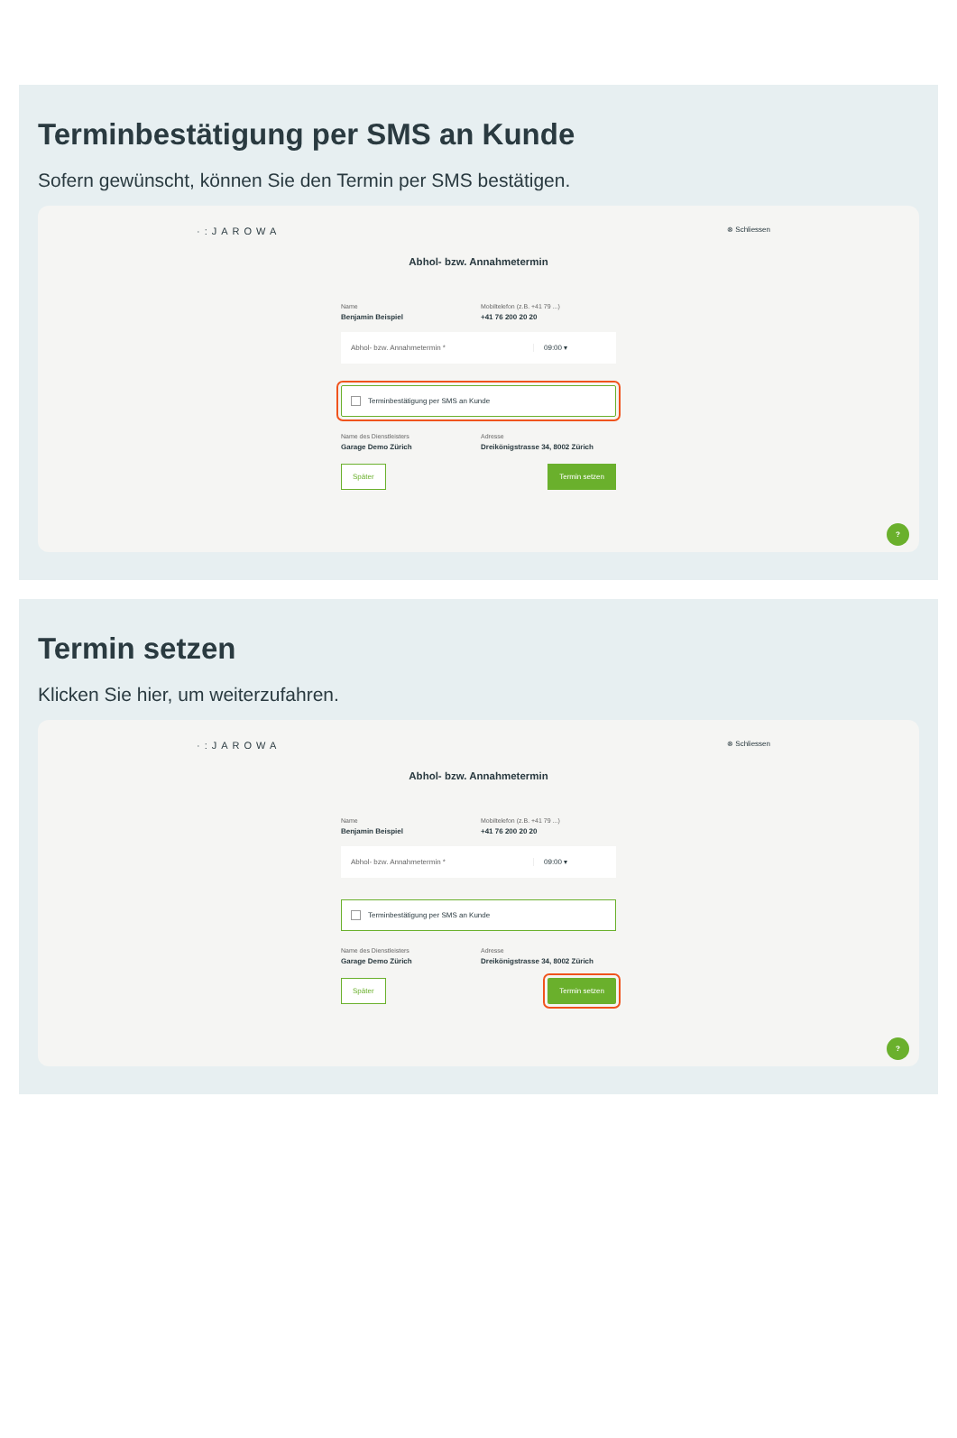Terminbestätigung per SMS an Kunde
Sofern gewünscht, können Sie den Termin per SMS bestätigen.
·:JAROWA ⊗ Schliessen
Abhol- bzw. Annahmetermin
Name
Benjamin Beispiel
Mobiltelefon (z.B. +41 79 ...)
+41 76 200 20 20
Abhol- bzw. Annahmetermin * 09:00 ▾
Terminbestätigung per SMS an Kunde
Name des Dienstleisters
Garage Demo Zürich
Adresse
Dreikönigstrasse 34, 8002 Zürich
Später Termin setzen
?
Termin setzen
Klicken Sie hier, um weiterzufahren.
·:JAROWA ⊗ Schliessen
Abhol- bzw. Annahmetermin
Name
Benjamin Beispiel
Mobiltelefon (z.B. +41 79 ...)
+41 76 200 20 20
Abhol- bzw. Annahmetermin * 09:00 ▾
Terminbestätigung per SMS an Kunde
Name des Dienstleisters
Garage Demo Zürich
Adresse
Dreikönigstrasse 34, 8002 Zürich
Später Termin setzen
?